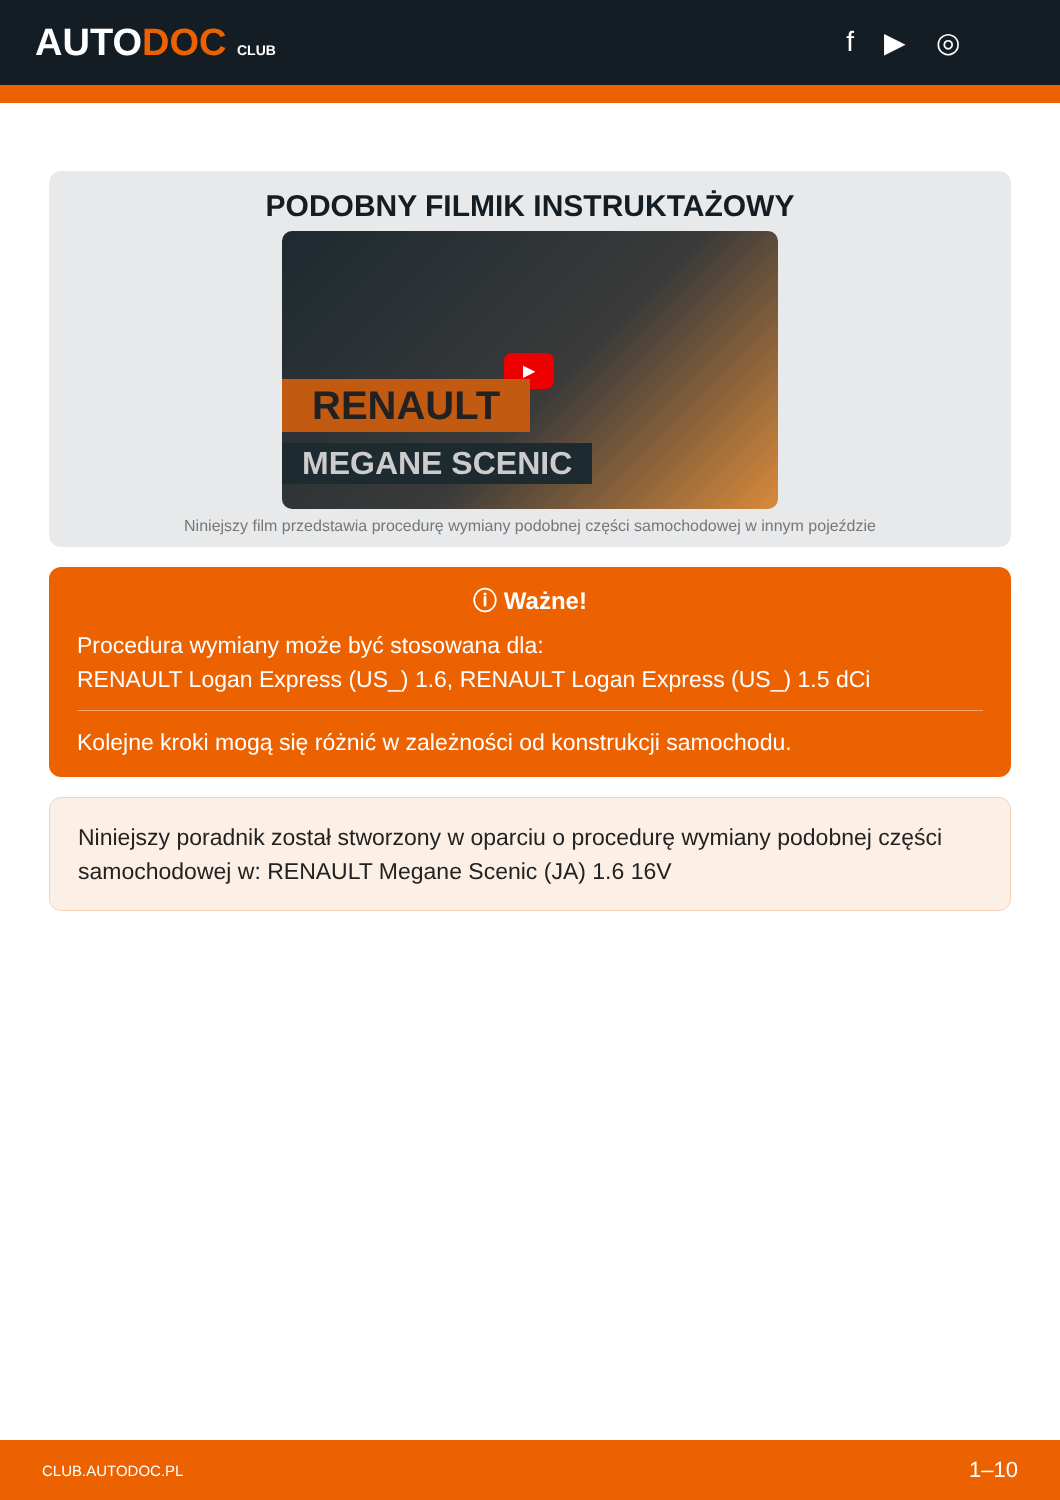AUTODOC CLUB
f ▶ ◎
PODOBNY FILMIK INSTRUKTAŻOWY
▶
RENAULT
MEGANE SCENIC
Niniejszy film przedstawia procedurę wymiany podobnej części samochodowej w innym pojeździe
ⓘ Ważne!
Procedura wymiany może być stosowana dla:
RENAULT Logan Express (US_) 1.6, RENAULT Logan Express (US_) 1.5 dCi
Kolejne kroki mogą się różnić w zależności od konstrukcji samochodu.
Niniejszy poradnik został stworzony w oparciu o procedurę wymiany podobnej części samochodowej w: RENAULT Megane Scenic (JA) 1.6 16V
CLUB.AUTODOC.PL 1–10